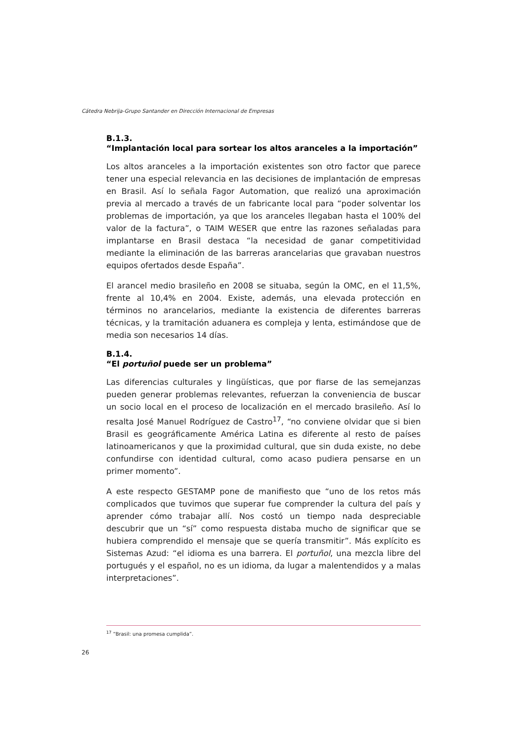Cátedra Nebrija-Grupo Santander en Dirección Internacional de Empresas
B.1.3.
“Implantación local para sortear los altos aranceles a la importación”
Los altos aranceles a la importación existentes son otro factor que parece tener una especial relevancia en las decisiones de implantación de empresas en Brasil. Así lo señala Fagor Automation, que realizó una aproximación previa al mercado a través de un fabricante local para “poder solventar los problemas de importación, ya que los aranceles llegaban hasta el 100% del valor de la factura”, o TAIM WESER que entre las razones señaladas para implantarse en Brasil destaca “la necesidad de ganar competitividad mediante la eliminación de las barreras arancelarias que gravaban nuestros equipos ofertados desde España”.
El arancel medio brasileño en 2008 se situaba, según la OMC, en el 11,5%, frente al 10,4% en 2004. Existe, además, una elevada protección en términos no arancelarios, mediante la existencia de diferentes barreras técnicas, y la tramitación aduanera es compleja y lenta, estimándose que de media son necesarios 14 días.
B.1.4.
“El portuñol puede ser un problema”
Las diferencias culturales y lingüísticas, que por fiarse de las semejanzas pueden generar problemas relevantes, refuerzan la conveniencia de buscar un socio local en el proceso de localización en el mercado brasileño. Así lo resalta José Manuel Rodríguez de Castro<sup>17</sup>, “no conviene olvidar que si bien Brasil es geográficamente América Latina es diferente al resto de países latinoamericanos y que la proximidad cultural, que sin duda existe, no debe confundirse con identidad cultural, como acaso pudiera pensarse en un primer momento”.
A este respecto GESTAMP pone de manifiesto que “uno de los retos más complicados que tuvimos que superar fue comprender la cultura del país y aprender cómo trabajar allí. Nos costó un tiempo nada despreciable descubrir que un “sí” como respuesta distaba mucho de significar que se hubiera comprendido el mensaje que se quería transmitir”. Más explícito es Sistemas Azud: “el idioma es una barrera. El portuñol, una mezcla libre del portugués y el español, no es un idioma, da lugar a malentendidos y a malas interpretaciones”.
<sup>17</sup> “Brasil: una promesa cumplida”.
26